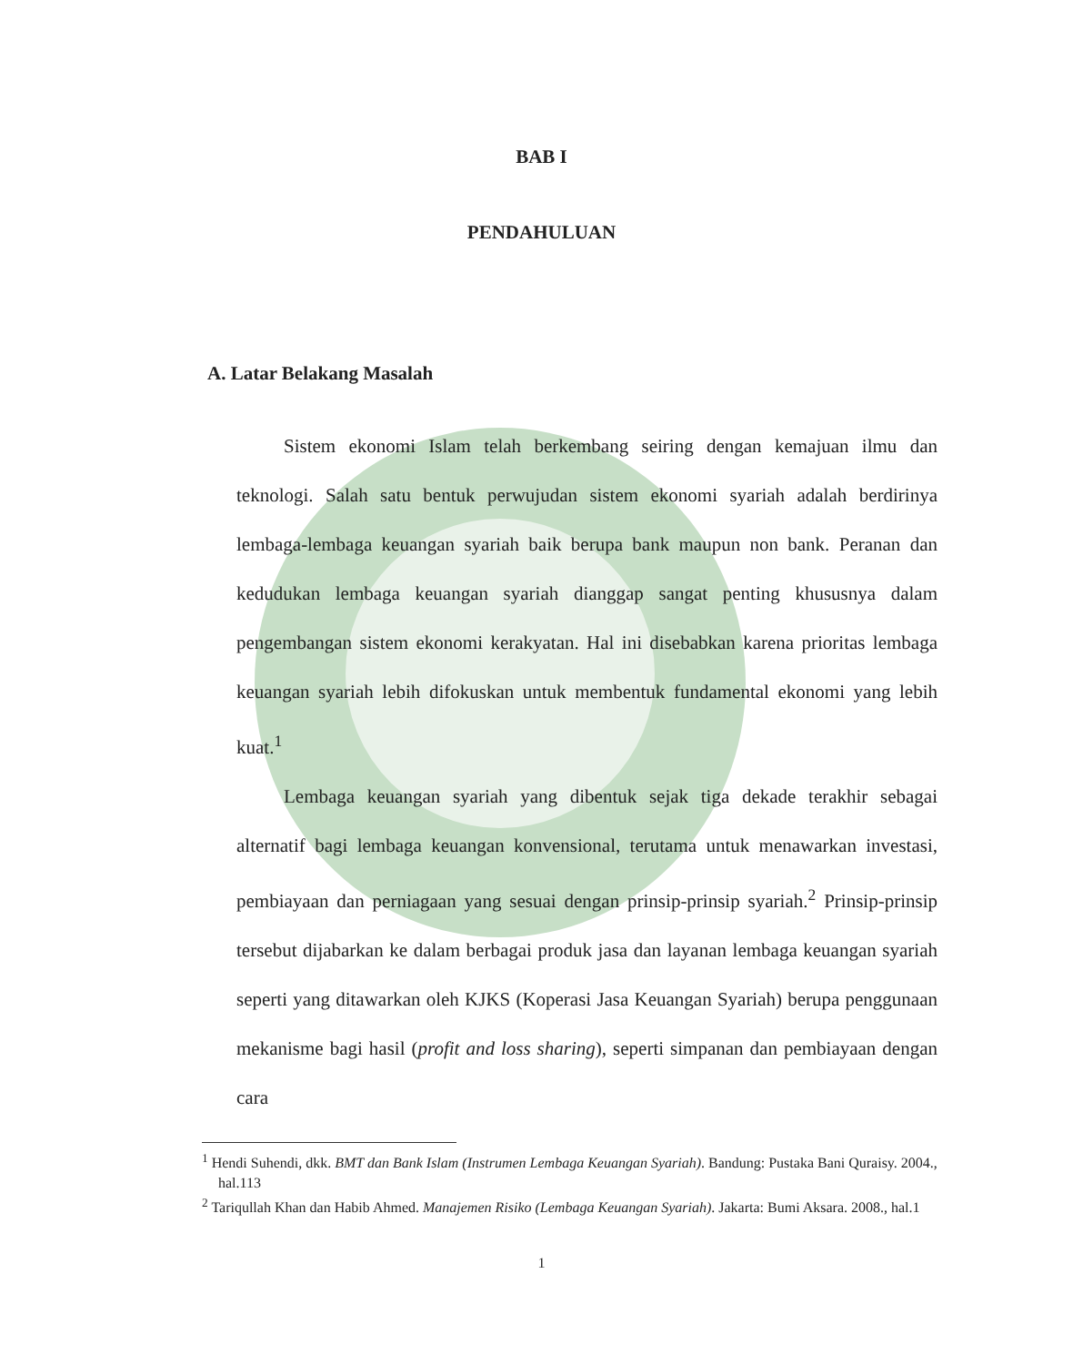BAB I
PENDAHULUAN
A. Latar Belakang Masalah
Sistem ekonomi Islam telah berkembang seiring dengan kemajuan ilmu dan teknologi. Salah satu bentuk perwujudan sistem ekonomi syariah adalah berdirinya lembaga-lembaga keuangan syariah baik berupa bank maupun non bank. Peranan dan kedudukan lembaga keuangan syariah dianggap sangat penting khususnya dalam pengembangan sistem ekonomi kerakyatan. Hal ini disebabkan karena prioritas lembaga keuangan syariah lebih difokuskan untuk membentuk fundamental ekonomi yang lebih kuat.<sup>1</sup>
Lembaga keuangan syariah yang dibentuk sejak tiga dekade terakhir sebagai alternatif bagi lembaga keuangan konvensional, terutama untuk menawarkan investasi, pembiayaan dan perniagaan yang sesuai dengan prinsip-prinsip syariah.<sup>2</sup> Prinsip-prinsip tersebut dijabarkan ke dalam berbagai produk jasa dan layanan lembaga keuangan syariah seperti yang ditawarkan oleh KJKS (Koperasi Jasa Keuangan Syariah) berupa penggunaan mekanisme bagi hasil (profit and loss sharing), seperti simpanan dan pembiayaan dengan cara
<sup>1</sup> Hendi Suhendi, dkk. BMT dan Bank Islam (Instrumen Lembaga Keuangan Syariah). Bandung: Pustaka Bani Quraisy. 2004., hal.113
<sup>2</sup> Tariqullah Khan dan Habib Ahmed. Manajemen Risiko (Lembaga Keuangan Syariah). Jakarta: Bumi Aksara. 2008., hal.1
1